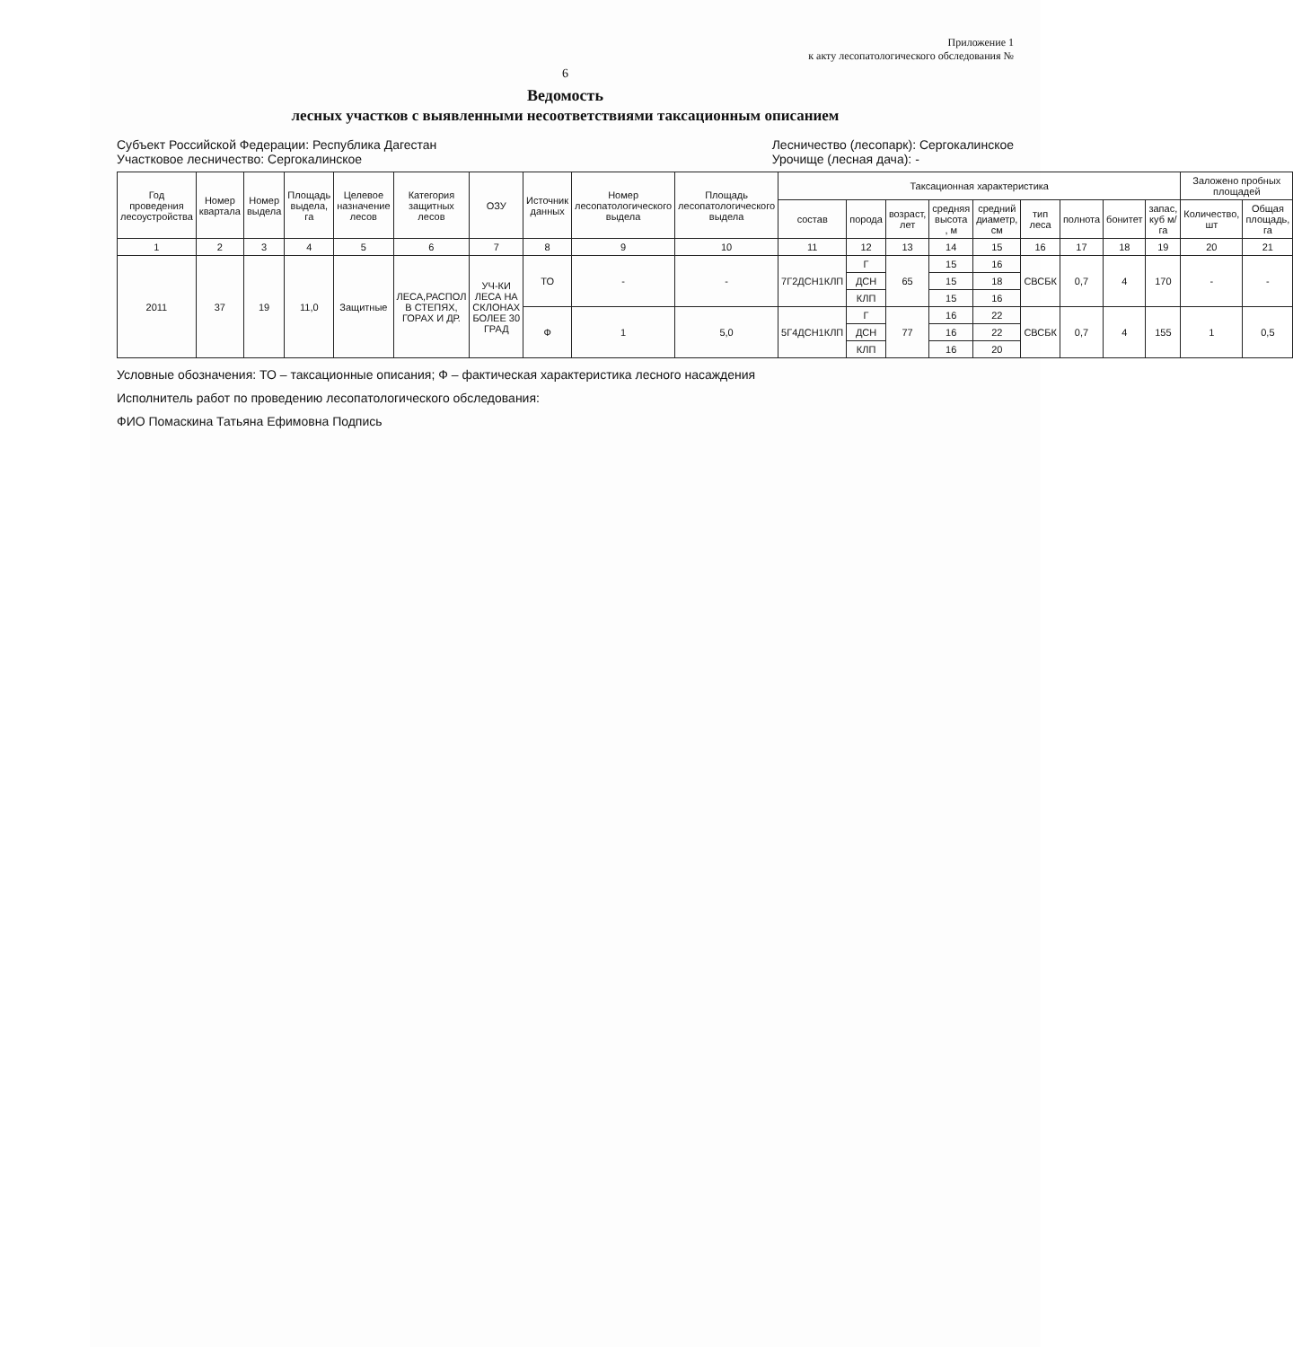Приложение 1
к акту лесопатологического обследования №
6
Ведомость
лесных участков с выявленными несоответствиями таксационным описанием
Субъект Российской Федерации: Республика Дагестан
Участковое лесничество: Сергокалинское
Лесничество (лесопарк): Сергокалинское
Урочище (лесная дача): -
| Год проведения лесоустройства | Номер квартала | Номер выдела | Площадь выдела, га | Целевое назначение лесов | Категория защитных лесов | ОЗУ | Источник данных | Номер лесопатологического выдела | Площадь лесопатологического выдела | Таксационная характеристика | | | | | | | | | Заложено пробных площадей | |
| --- | --- | --- | --- | --- | --- | --- | --- | --- | --- | --- | --- | --- | --- | --- | --- | --- | --- | --- | --- | --- |
| | | | | | | | | | | состав | порода | возраст, лет | средняя высота , м | средний диаметр, см | тип леса | полнота | бонитет | запас, куб м/га | Количество, шт | Общая площадь, га |
| 1 | 2 | 3 | 4 | 5 | 6 | 7 | 8 | 9 | 10 | 11 | 12 | 13 | 14 | 15 | 16 | 17 | 18 | 19 | 20 | 21 |
| 2011 | 37 | 19 | 11,0 | Защитные | ЛЕСА,РАСПОЛ В СТЕПЯХ, ГОРАХ И ДР. | УЧ-КИ ЛЕСА НА СКЛОНАХ БОЛЕЕ 30 ГРАД | ТО | - | - | 7Г2ДСН1КЛП | Г | 65 | 15 | 16 | СВСБК | 0,7 | 4 | 170 | - | - |
| | | | | | | | | | | | ДСН | | 15 | 18 | | | | | | |
| | | | | | | | | | | | КЛП | | 15 | 16 | | | | | | |
| | | | | | | | Ф | 1 | 5,0 | 5Г4ДСН1КЛП | Г | 77 | 16 | 22 | СВСБК | 0,7 | 4 | 155 | 1 | 0,5 |
| | | | | | | | | | | | ДСН | | 16 | 22 | | | | | | |
| | | | | | | | | | | | КЛП | | 16 | 20 | | | | | | |
Условные обозначения: ТО – таксационные описания; Ф – фактическая характеристика лесного насаждения
Исполнитель работ по проведению лесопатологического обследования:
ФИО Помаскина Татьяна Ефимовна Подпись